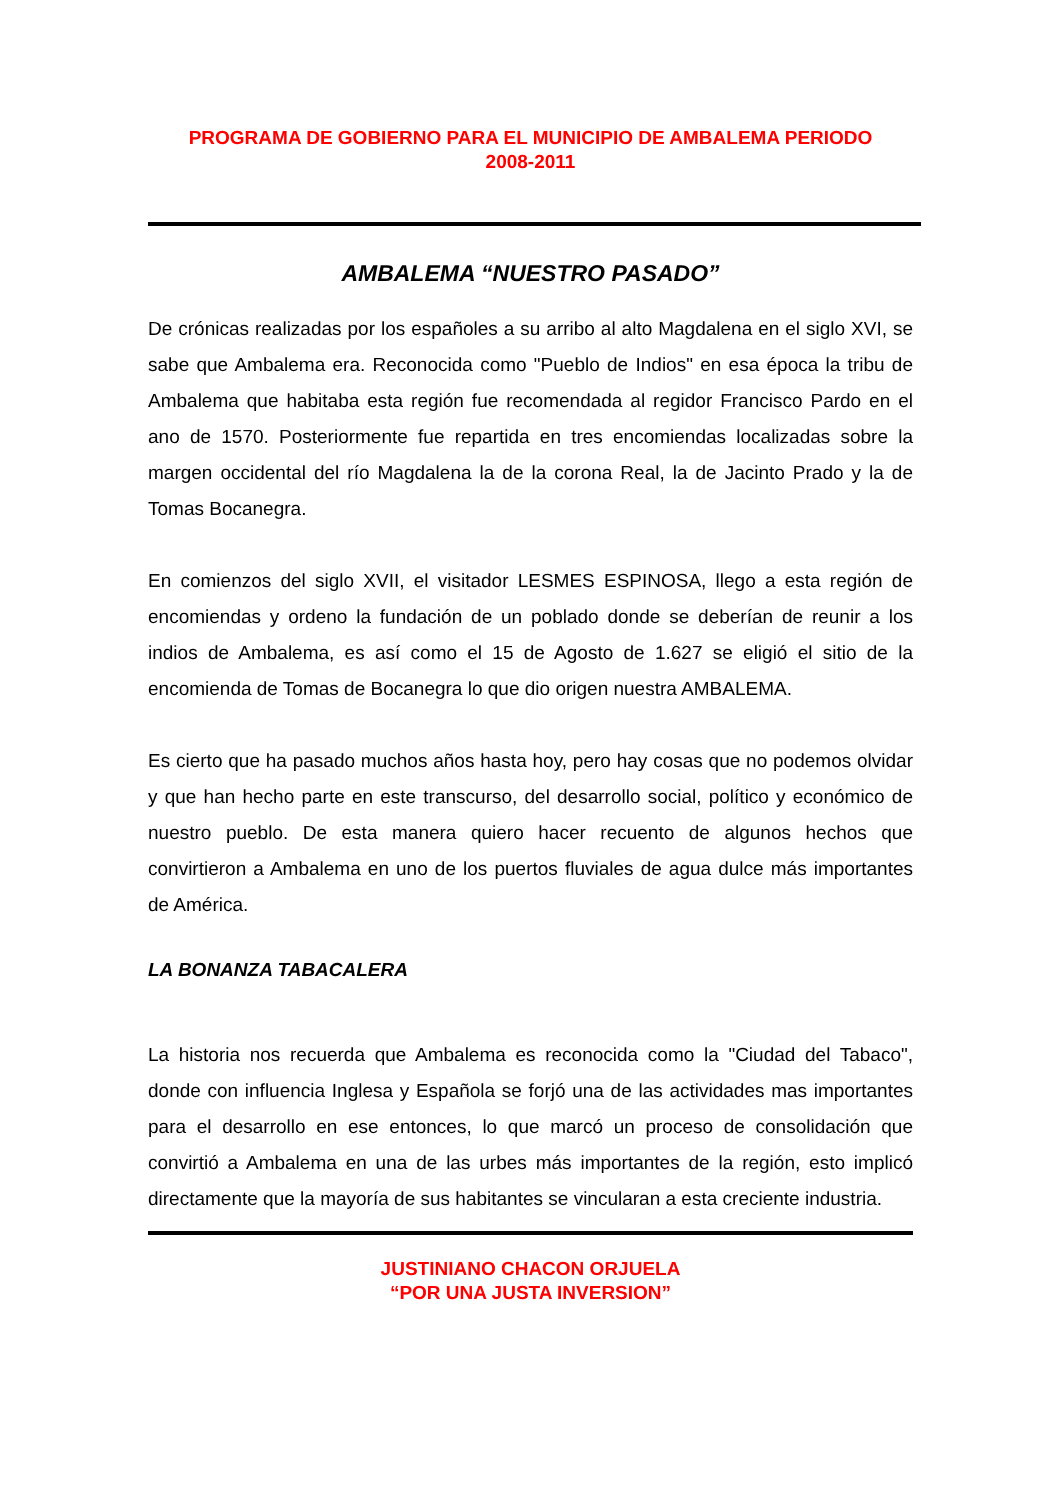PROGRAMA DE GOBIERNO PARA EL MUNICIPIO DE AMBALEMA PERIODO
2008-2011
AMBALEMA “NUESTRO PASADO”
De crónicas realizadas por los españoles a su arribo al alto Magdalena en el siglo XVI, se sabe que Ambalema era. Reconocida como "Pueblo de Indios" en esa época la tribu de Ambalema que habitaba esta región fue recomendada al regidor Francisco Pardo en el ano de 1570. Posteriormente fue repartida en tres encomiendas localizadas sobre la margen occidental del río Magdalena la de la corona Real, la de Jacinto Prado y la de Tomas Bocanegra.
En comienzos del siglo XVII, el visitador LESMES ESPINOSA, llego a esta región de encomiendas y ordeno la fundación de un poblado donde se deberían de reunir a los indios de Ambalema, es así como el 15 de Agosto de 1.627 se eligió el sitio de la encomienda de Tomas de Bocanegra lo que dio origen nuestra AMBALEMA.
Es cierto que ha pasado muchos años hasta hoy, pero hay cosas que no podemos olvidar y que han hecho parte en este transcurso, del desarrollo social, político y económico de nuestro pueblo. De esta manera quiero hacer recuento de algunos hechos que convirtieron a Ambalema en uno de los puertos fluviales de agua dulce más importantes de América.
LA BONANZA TABACALERA
La historia nos recuerda que Ambalema es reconocida como la "Ciudad del Tabaco", donde con influencia Inglesa y Española se forjó una de las actividades mas importantes para el desarrollo en ese entonces, lo que marcó un proceso de consolidación que convirtió a Ambalema en una de las urbes más importantes de la región, esto implicó directamente que la mayoría de sus habitantes se vincularan a esta creciente industria.
JUSTINIANO CHACON ORJUELA
“POR UNA JUSTA INVERSION”